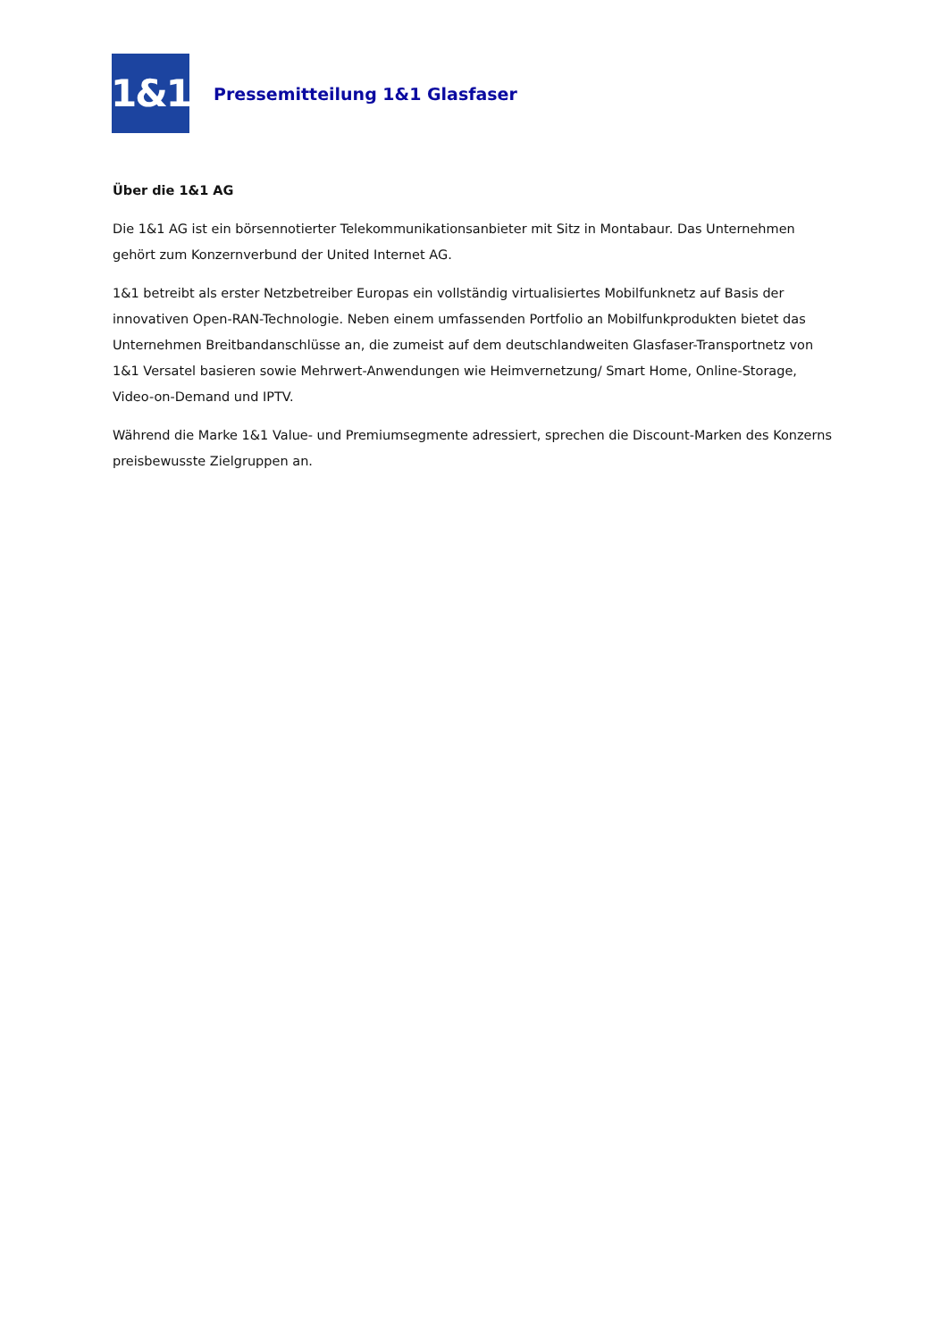1&1
Pressemitteilung 1&1 Glasfaser
Über die 1&1 AG
Die 1&1 AG ist ein börsennotierter Telekommunikationsanbieter mit Sitz in Montabaur. Das Unternehmen gehört zum Konzernverbund der United Internet AG.
1&1 betreibt als erster Netzbetreiber Europas ein vollständig virtualisiertes Mobilfunknetz auf Basis der innovativen Open-RAN-Technologie. Neben einem umfassenden Portfolio an Mobilfunkprodukten bietet das Unternehmen Breitbandanschlüsse an, die zumeist auf dem deutschlandweiten Glasfaser-Transportnetz von 1&1 Versatel basieren sowie Mehrwert-Anwendungen wie Heimvernetzung/ Smart Home, Online-Storage, Video-on-Demand und IPTV.
Während die Marke 1&1 Value- und Premiumsegmente adressiert, sprechen die Discount-Marken des Konzerns preisbewusste Zielgruppen an.